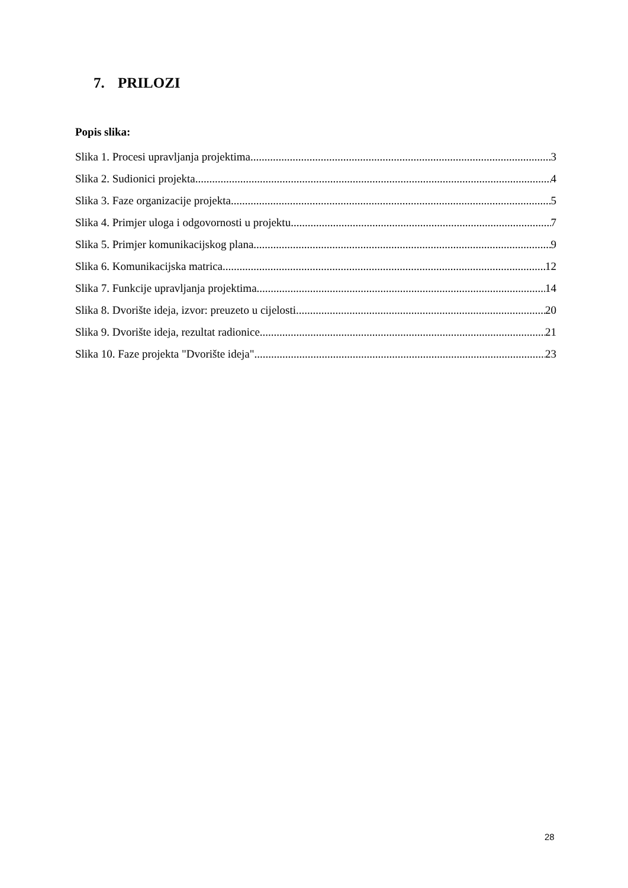7. PRILOZI
Popis slika:
Slika 1. Procesi upravljanja projektima 3
Slika 2. Sudionici projekta 4
Slika 3. Faze organizacije projekta 5
Slika 4. Primjer uloga i odgovornosti u projektu 7
Slika 5. Primjer komunikacijskog plana 9
Slika 6. Komunikacijska matrica 12
Slika 7. Funkcije upravljanja projektima 14
Slika 8. Dvorište ideja, izvor: preuzeto u cijelosti 20
Slika 9. Dvorište ideja, rezultat radionice 21
Slika 10. Faze projekta "Dvorište ideja" 23
28